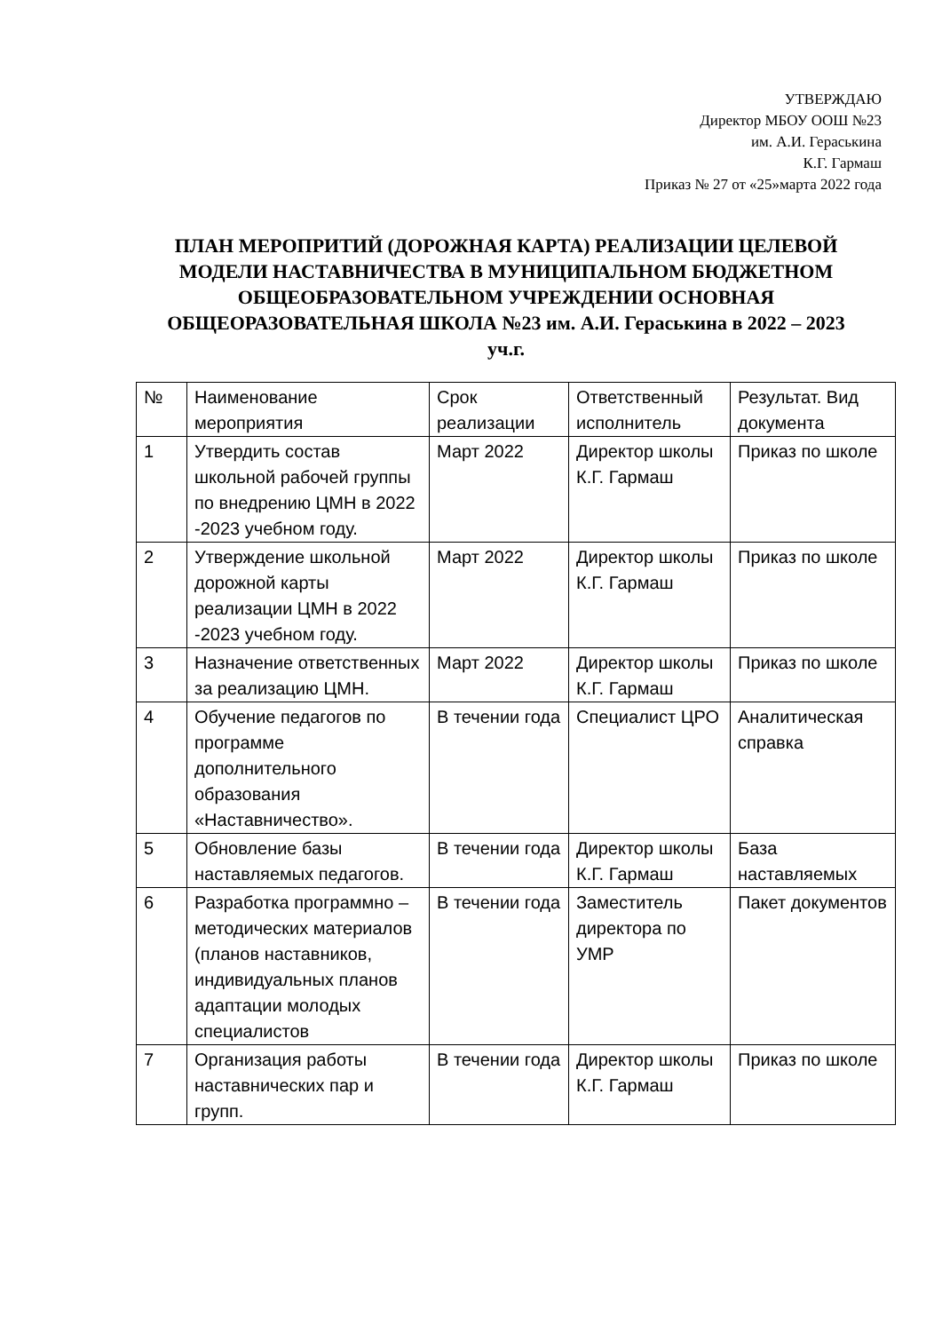УТВЕРЖДАЮ
Директор МБОУ ООШ №23
им. А.И. Гераськина
К.Г. Гармаш
Приказ № 27 от «25»марта 2022 года
ПЛАН МЕРОПРИТИЙ (ДОРОЖНАЯ КАРТА) РЕАЛИЗАЦИИ ЦЕЛЕВОЙ МОДЕЛИ НАСТАВНИЧЕСТВА В МУНИЦИПАЛЬНОМ БЮДЖЕТНОМ ОБЩЕОБРАЗОВАТЕЛЬНОМ УЧРЕЖДЕНИИ ОСНОВНАЯ ОБЩЕОРАЗОВАТЕЛЬНАЯ ШКОЛА №23 им. А.И. Гераськина в 2022 – 2023 уч.г.
| № | Наименование мероприятия | Срок реализации | Ответственный исполнитель | Результат. Вид документа |
| --- | --- | --- | --- | --- |
| 1 | Утвердить состав школьной рабочей группы по внедрению ЦМН в 2022 -2023 учебном году. | Март 2022 | Директор школы К.Г. Гармаш | Приказ по школе |
| 2 | Утверждение школьной дорожной карты реализации ЦМН в 2022 -2023 учебном году. | Март 2022 | Директор школы К.Г. Гармаш | Приказ по школе |
| 3 | Назначение ответственных за реализацию ЦМН. | Март 2022 | Директор школы К.Г. Гармаш | Приказ по школе |
| 4 | Обучение педагогов по программе дополнительного образования «Наставничество». | В течении года | Специалист ЦРО | Аналитическая справка |
| 5 | Обновление базы наставляемых педагогов. | В течении года | Директор школы К.Г. Гармаш | База наставляемых |
| 6 | Разработка программно – методических материалов (планов наставников, индивидуальных планов адаптации молодых специалистов | В течении года | Заместитель директора по УМР | Пакет документов |
| 7 | Организация работы наставнических пар и групп. | В течении года | Директор школы К.Г. Гармаш | Приказ по школе |